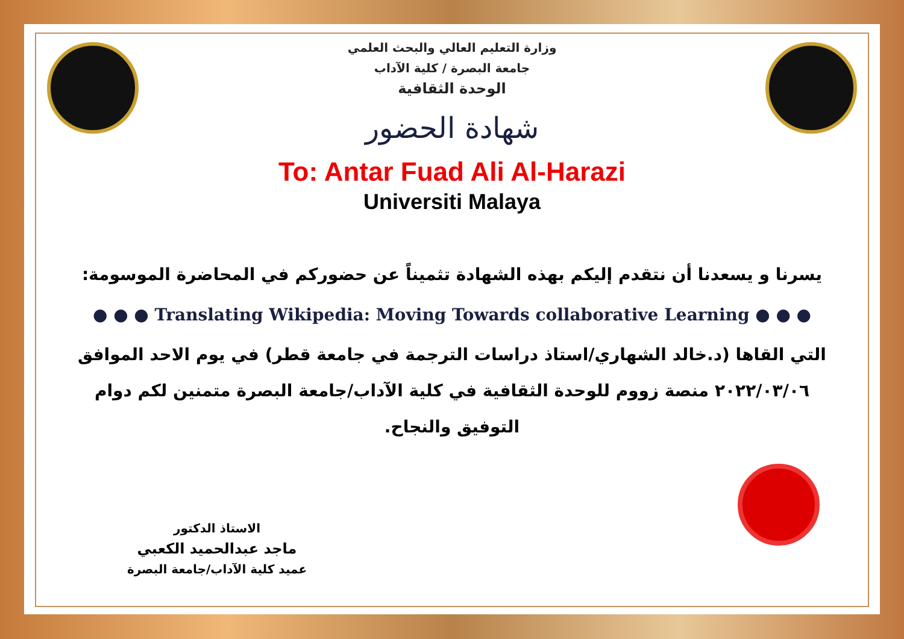وزارة التعليم العالي والبحث العلمي
جامعة البصرة / كلية الآداب
الوحدة الثقافية
شهادة الحضور
To: Antar Fuad Ali Al-Harazi
Universiti Malaya
يسرنا و يسعدنا أن نتقدم إليكم بهذه الشهادة تثميناً عن حضوركم في المحاضرة الموسومة:
● ● ● Translating Wikipedia: Moving Towards collaborative Learning ● ● ●
التي القاها (د.خالد الشهاري/استاذ دراسات الترجمة في جامعة قطر) في يوم الاحد الموافق ٢٠٢٢/٠٣/٠٦ منصة زووم للوحدة الثقافية في كلية الآداب/جامعة البصرة متمنين لكم دوام التوفيق والنجاح.
الاستاذ الدكتور
ماجد عبدالحميد الكعبي
عميد كلية الآداب/جامعة البصرة